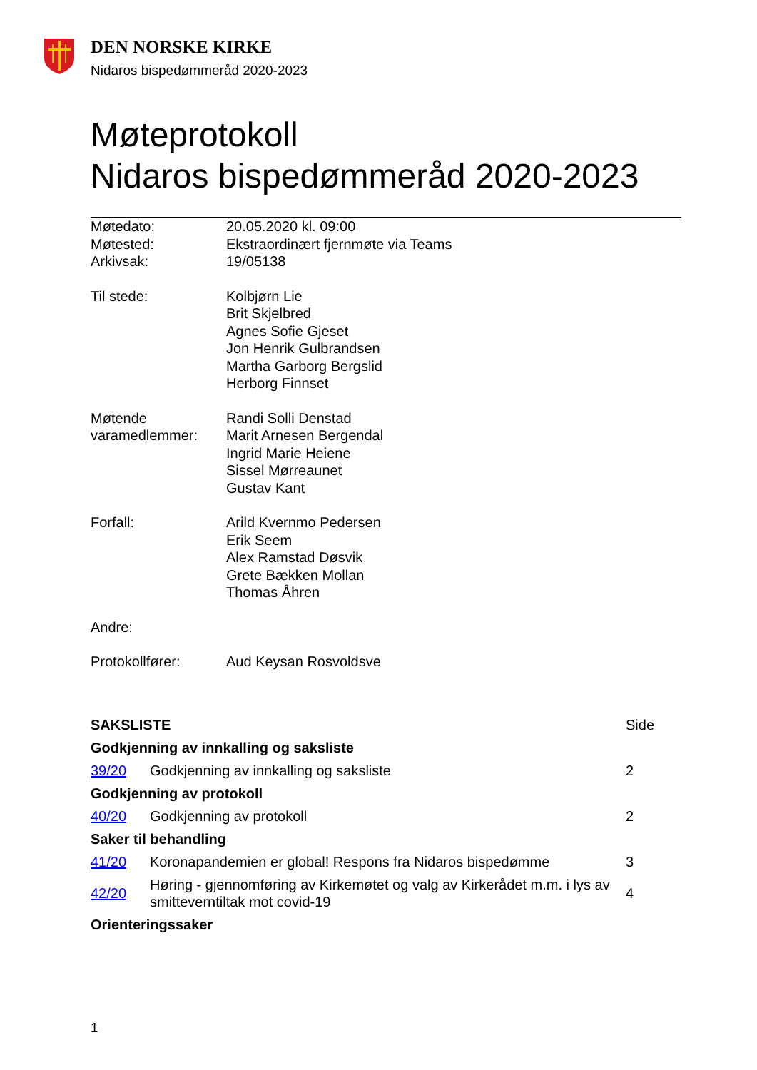DEN NORSKE KIRKE
Nidaros bispedømmeråd 2020-2023
Møteprotokoll
Nidaros bispedømmeråd 2020-2023
| Møtedato: | 20.05.2020 kl. 09:00 |
| Møtested: | Ekstraordinært fjernmøte via Teams |
| Arkivsak: | 19/05138 |
| Til stede: | Kolbjørn Lie Brit Skjelbred Agnes Sofie Gjeset Jon Henrik Gulbrandsen Martha Garborg Bergslid Herborg Finnset |
| Møtende varamedlemmer: | Randi Solli Denstad Marit Arnesen Bergendal Ingrid Marie Heiene Sissel Mørreaunet Gustav Kant |
| Forfall: | Arild Kvernmo Pedersen Erik Seem Alex Ramstad Døsvik Grete Bækken Mollan Thomas Åhren |
| Andre: | |
| Protokollfører: | Aud Keysan Rosvoldsve |
| SAKSLISTE | | Side |
| Godkjenning av innkalling og saksliste | | |
| 39/20 | Godkjenning av innkalling og saksliste | 2 |
| Godkjenning av protokoll | | |
| 40/20 | Godkjenning av protokoll | 2 |
| Saker til behandling | | |
| 41/20 | Koronapandemien er global! Respons fra Nidaros bispedømme | 3 |
| 42/20 | Høring - gjennomføring av Kirkemøtet og valg av Kirkerådet m.m. i lys av smitteverntiltak mot covid-19 | 4 |
| Orienteringssaker | | |
1